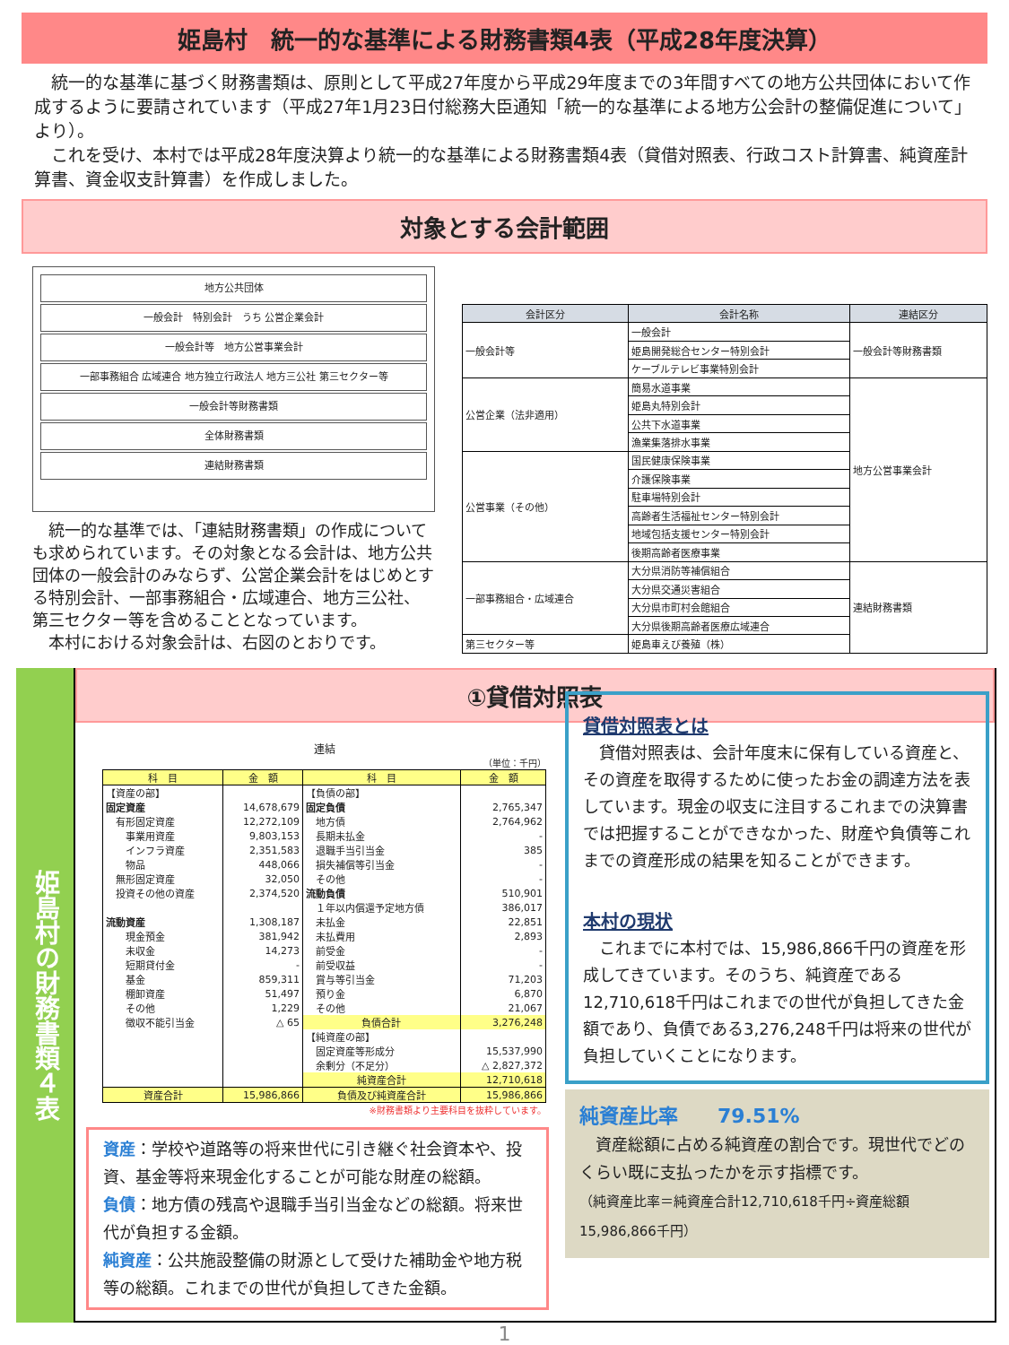姫島村　統一的な基準による財務書類4表（平成28年度決算）
　統一的な基準に基づく財務書類は、原則として平成27年度から平成29年度までの3年間すべての地方公共団体において作成するように要請されています（平成27年1月23日付総務大臣通知「統一的な基準による地方公会計の整備促進について」より）。
　これを受け、本村では平成28年度決算より統一的な基準による財務書類4表（貸借対照表、行政コスト計算書、純資産計算書、資金収支計算書）を作成しました。
対象とする会計範囲
地方公共団体
一般会計　特別会計　うち 公営企業会計
一般会計等　地方公営事業会計
一部事務組合 広域連合 地方独立行政法人 地方三公社 第三セクター等
一般会計等財務書類
全体財務書類
連結財務書類
　統一的な基準では、「連結財務書類」の作成についても求められています。その対象となる会計は、地方公共団体の一般会計のみならず、公営企業会計をはじめとする特別会計、一部事務組合・広域連合、地方三公社、第三セクター等を含めることとなっています。
　本村における対象会計は、右図のとおりです。
| 会計区分 | 会計名称 | 連結区分 |
| --- | --- | --- |
| 一般会計等 | 一般会計 | 一般会計等財務書類 |
| | 姫島開発総合センター特別会計 | |
| | ケーブルテレビ事業特別会計 | |
| 公営企業（法非適用） | 簡易水道事業 | 地方公営事業会計 |
| | 姫島丸特別会計 | |
| | 公共下水道事業 | |
| | 漁業集落排水事業 | |
| 公営事業（その他） | 国民健康保険事業 | |
| | 介護保険事業 | |
| | 駐車場特別会計 | |
| | 高齢者生活福祉センター特別会計 | |
| | 地域包括支援センター特別会計 | |
| | 後期高齢者医療事業 | |
| 一部事務組合・広域連合 | 大分県消防等補償組合 | 連結財務書類 |
| | 大分県交通災害組合 | |
| | 大分県市町村会館組合 | |
| | 大分県後期高齢者医療広域連合 | |
| 第三セクター等 | 姫島車えび養殖（株） | |
姫島村の財務書類４表
①貸借対照表
連結
（単位：千円）
| 科 目 | 金 額 | 科 目 | 金 額 |
| --- | --- | --- | --- |
| 【資産の部】 | | 【負債の部】 | |
| 固定資産 | 14,678,679 | 固定負債 | 2,765,347 |
| 有形固定資産 | 12,272,109 | 地方債 | 2,764,962 |
| 事業用資産 | 9,803,153 | 長期未払金 | - |
| インフラ資産 | 2,351,583 | 退職手当引当金 | 385 |
| 物品 | 448,066 | 損失補償等引当金 | - |
| 無形固定資産 | 32,050 | その他 | - |
| 投資その他の資産 | 2,374,520 | 流動負債 | 510,901 |
| | | １年以内償還予定地方債 | 386,017 |
| 流動資産 | 1,308,187 | 未払金 | 22,851 |
| 現金預金 | 381,942 | 未払費用 | 2,893 |
| 未収金 | 14,273 | 前受金 | - |
| 短期貸付金 | - | 前受収益 | - |
| 基金 | 859,311 | 賞与等引当金 | 71,203 |
| 棚卸資産 | 51,497 | 預り金 | 6,870 |
| その他 | 1,229 | その他 | 21,067 |
| 徴収不能引当金 | △ 65 | 負債合計 | 3,276,248 |
| | | 【純資産の部】 | |
| | | 固定資産等形成分 | 15,537,990 |
| | | 余剰分（不足分） | △ 2,827,372 |
| | | 純資産合計 | 12,710,618 |
| 資産合計 | 15,986,866 | 負債及び純資産合計 | 15,986,866 |
※財務書類より主要科目を抜粋しています。
資産：学校や道路等の将来世代に引き継ぐ社会資本や、投資、基金等将来現金化することが可能な財産の総額。
負債：地方債の残高や退職手当引当金などの総額。将来世代が負担する金額。
純資産：公共施設整備の財源として受けた補助金や地方税等の総額。これまでの世代が負担してきた金額。
貸借対照表とは
　貸借対照表は、会計年度末に保有している資産と、その資産を取得するために使ったお金の調達方法を表しています。現金の収支に注目するこれまでの決算書では把握することができなかった、財産や負債等これまでの資産形成の結果を知ることができます。
本村の現状
　これまでに本村では、15,986,866千円の資産を形成してきています。そのうち、純資産である12,710,618千円はこれまでの世代が負担してきた金額であり、負債である3,276,248千円は将来の世代が負担していくことになります。
純資産比率　　79.51%
　資産総額に占める純資産の割合です。現世代でどのくらい既に支払ったかを示す指標です。
（純資産比率＝純資産合計12,710,618千円÷資産総額15,986,866千円）
1